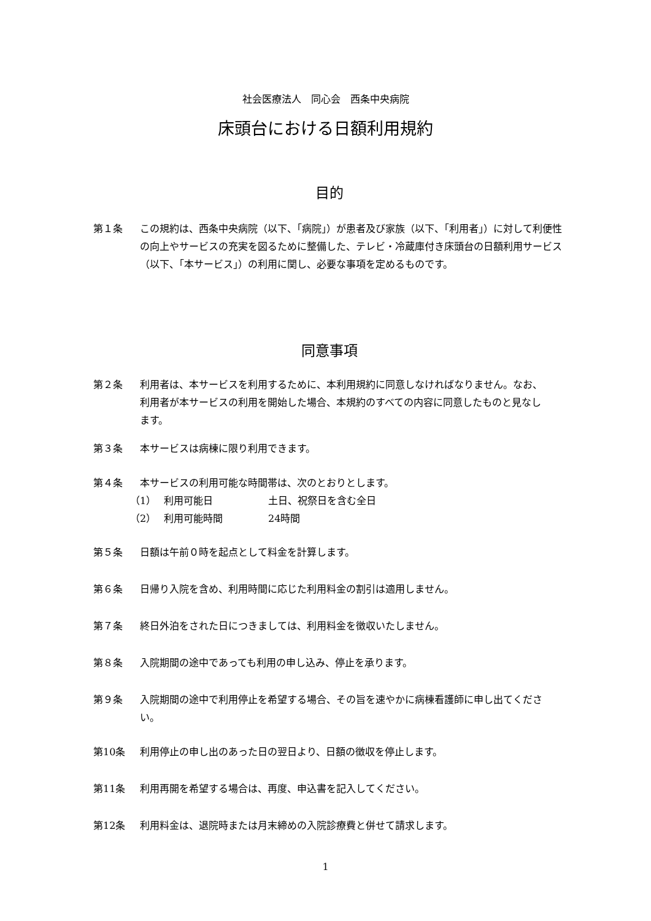社会医療法人　同心会　西条中央病院
床頭台における日額利用規約
目的
第１条 この規約は、西条中央病院（以下、「病院」）が患者及び家族（以下、「利用者」）に対して利便性の向上やサービスの充実を図るために整備した、テレビ・冷蔵庫付き床頭台の日額利用サービス（以下、「本サービス」）の利用に関し、必要な事項を定めるものです。
同意事項
第２条 利用者は、本サービスを利用するために、本利用規約に同意しなければなりません。なお、利用者が本サービスの利用を開始した場合、本規約のすべての内容に同意したものと見なします。
第３条 本サービスは病棟に限り利用できます。
第４条 本サービスの利用可能な時間帯は、次のとおりとします。
（1） 利用可能日 土日、祝祭日を含む全日
（2） 利用可能時間 24時間
第５条 日額は午前０時を起点として料金を計算します。
第６条 日帰り入院を含め、利用時間に応じた利用料金の割引は適用しません。
第７条 終日外泊をされた日につきましては、利用料金を徴収いたしません。
第８条 入院期間の途中であっても利用の申し込み、停止を承ります。
第９条 入院期間の途中で利用停止を希望する場合、その旨を速やかに病棟看護師に申し出てください。
第10条 利用停止の申し出のあった日の翌日より、日額の徴収を停止します。
第11条 利用再開を希望する場合は、再度、申込書を記入してください。
第12条 利用料金は、退院時または月末締めの入院診療費と併せて請求します。
1